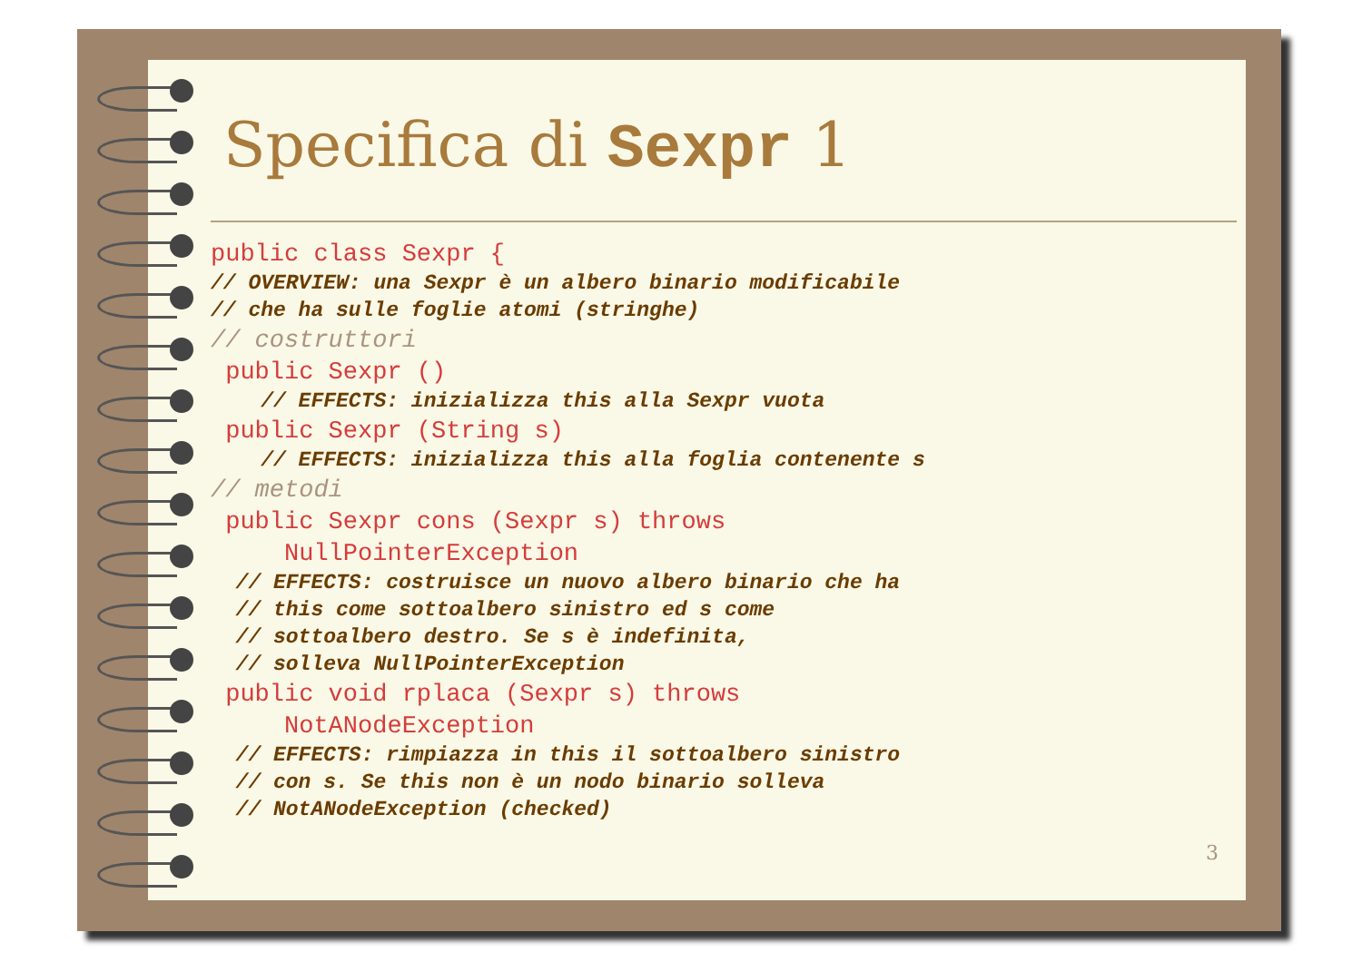3
Specifica di Sexpr 1
public class Sexpr {
// OVERVIEW: una Sexpr è un albero binario modificabile
// che ha sulle foglie atomi (stringhe)
// costruttori
public Sexpr ()
// EFFECTS: inizializza this alla Sexpr vuota
public Sexpr (String s)
// EFFECTS: inizializza this alla foglia contenente s
// metodi
public Sexpr cons (Sexpr s) throws
NullPointerException
// EFFECTS: costruisce un nuovo albero binario che ha
// this come sottoalbero sinistro ed s come
// sottoalbero destro. Se s è indefinita,
// solleva NullPointerException
public void rplaca (Sexpr s) throws
NotANodeException
// EFFECTS: rimpiazza in this il sottoalbero sinistro
// con s. Se this non è un nodo binario solleva
// NotANodeException (checked)